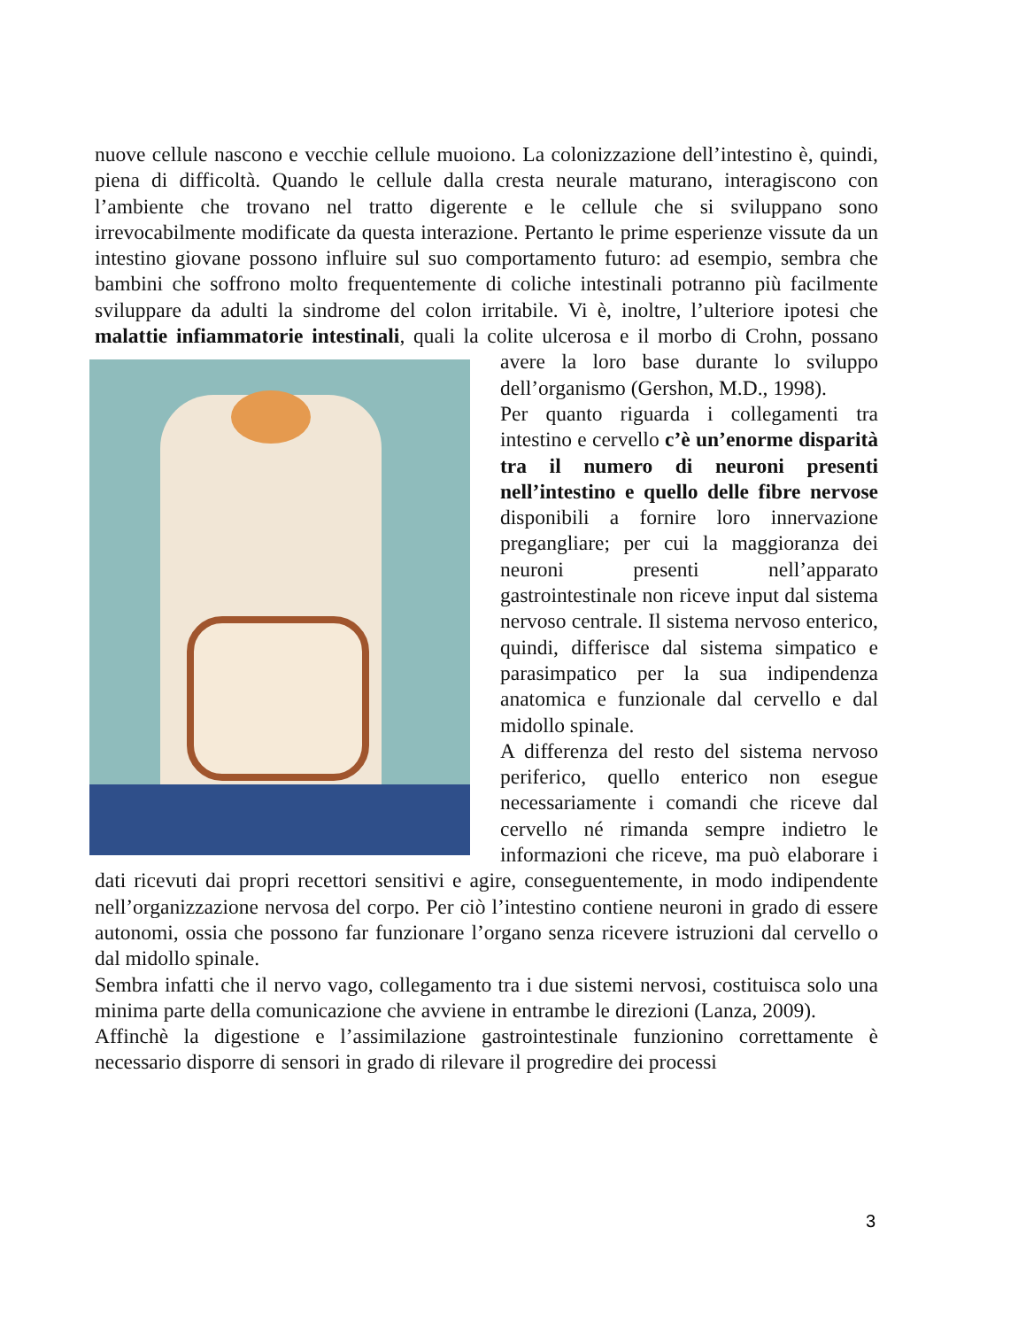nuove cellule nascono e vecchie cellule muoiono. La colonizzazione dell’intestino è, quindi, piena di difficoltà. Quando le cellule dalla cresta neurale maturano, interagiscono con l’ambiente che trovano nel tratto digerente e le cellule che si sviluppano sono irrevocabilmente modificate da questa interazione. Pertanto le prime esperienze vissute da un intestino giovane possono influire sul suo comportamento futuro: ad esempio, sembra che bambini che soffrono molto frequentemente di coliche intestinali potranno più facilmente sviluppare da adulti la sindrome del colon irritabile. Vi è, inoltre, l’ulteriore ipotesi che malattie infiammatorie intestinali, quali la colite ulcerosa e il morbo di Crohn, possano avere la loro base durante lo sviluppo dell’organismo (Gershon, M.D., 1998).
Per quanto riguarda i collegamenti tra intestino e cervello c’è un’enorme disparità tra il numero di neuroni presenti nell’intestino e quello delle fibre nervose disponibili a fornire loro innervazione pregangliare; per cui la maggioranza dei neuroni presenti nell’apparato gastrointestinale non riceve input dal sistema nervoso centrale. Il sistema nervoso enterico, quindi, differisce dal sistema simpatico e parasimpatico per la sua indipendenza anatomica e funzionale dal cervello e dal midollo spinale.
A differenza del resto del sistema nervoso periferico, quello enterico non esegue necessariamente i comandi che riceve dal cervello né rimanda sempre indietro le informazioni che riceve, ma può elaborare i dati ricevuti dai propri recettori sensitivi e agire, conseguentemente, in modo indipendente nell’organizzazione nervosa del corpo. Per ciò l’intestino contiene neuroni in grado di essere autonomi, ossia che possono far funzionare l’organo senza ricevere istruzioni dal cervello o dal midollo spinale.
Sembra infatti che il nervo vago, collegamento tra i due sistemi nervosi, costituisca solo una minima parte della comunicazione che avviene in entrambe le direzioni (Lanza, 2009).
Affinchè la digestione e l’assimilazione gastrointestinale funzionino correttamente è necessario disporre di sensori in grado di rilevare il progredire dei processi
3